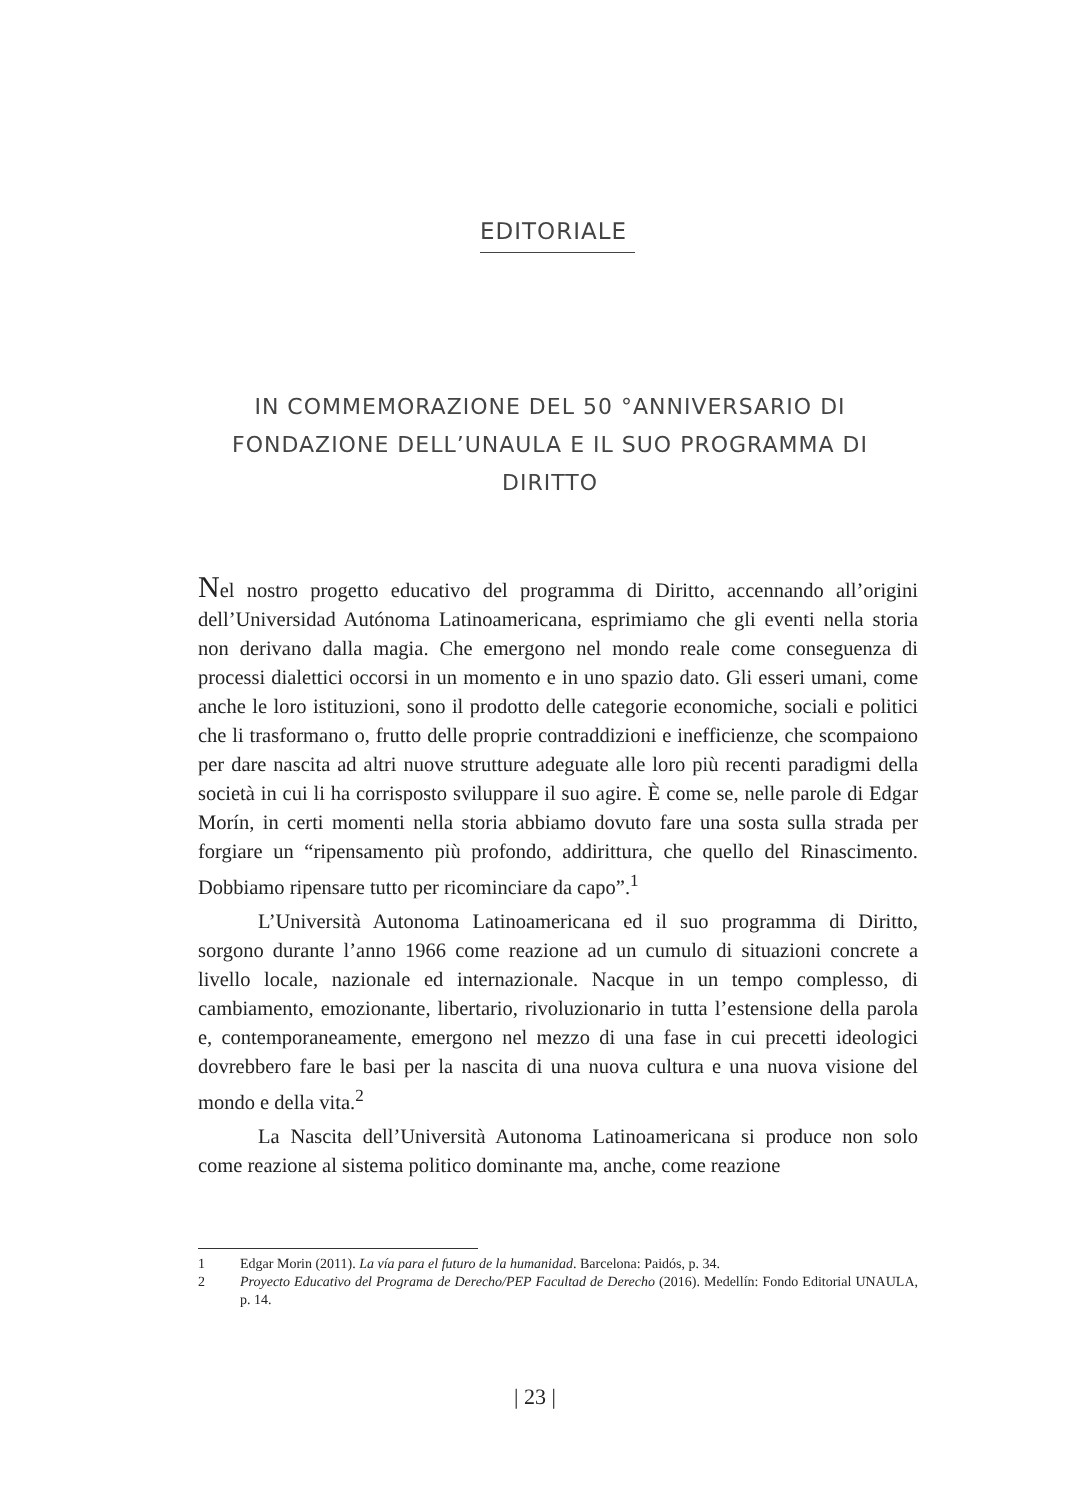EDITORIALE
IN COMMEMORAZIONE DEL 50 °ANNIVERSARIO DI FONDAZIONE DELL’UNAULA E IL SUO PROGRAMMA DI DIRITTO
Nel nostro progetto educativo del programma di Diritto, accennando all’origini dell’Universidad Autónoma Latinoamericana, esprimiamo che gli eventi nella storia non derivano dalla magia. Che emergono nel mondo reale come conseguenza di processi dialettici occorsi in un momento e in uno spazio dato. Gli esseri umani, come anche le loro istituzioni, sono il prodotto delle categorie economiche, sociali e politici che li trasformano o, frutto delle proprie contraddizioni e inefficienze, che scompaiono per dare nascita ad altri nuove strutture adeguate alle loro più recenti paradigmi della società in cui li ha corrisposto sviluppare il suo agire. È come se, nelle parole di Edgar Morín, in certi momenti nella storia abbiamo dovuto fare una sosta sulla strada per forgiare un “ripensamento più profondo, addirittura, che quello del Rinascimento. Dobbiamo ripensare tutto per ricominciare da capo”.<sup>1</sup>
L’Università Autonoma Latinoamericana ed il suo programma di Diritto, sorgono durante l’anno 1966 come reazione ad un cumulo di situazioni concrete a livello locale, nazionale ed internazionale. Nacque in un tempo complesso, di cambiamento, emozionante, libertario, rivoluzionario in tutta l’estensione della parola e, contemporaneamente, emergono nel mezzo di una fase in cui precetti ideologici dovrebbero fare le basi per la nascita di una nuova cultura e una nuova visione del mondo e della vita.<sup>2</sup>
La Nascita dell’Università Autonoma Latinoamericana si produce non solo come reazione al sistema politico dominante ma, anche, come reazione
1 Edgar Morin (2011). La vía para el futuro de la humanidad. Barcelona: Paidós, p. 34.
2 Proyecto Educativo del Programa de Derecho/PEP Facultad de Derecho (2016). Medellín: Fondo Editorial UNAULA, p. 14.
| 23 |